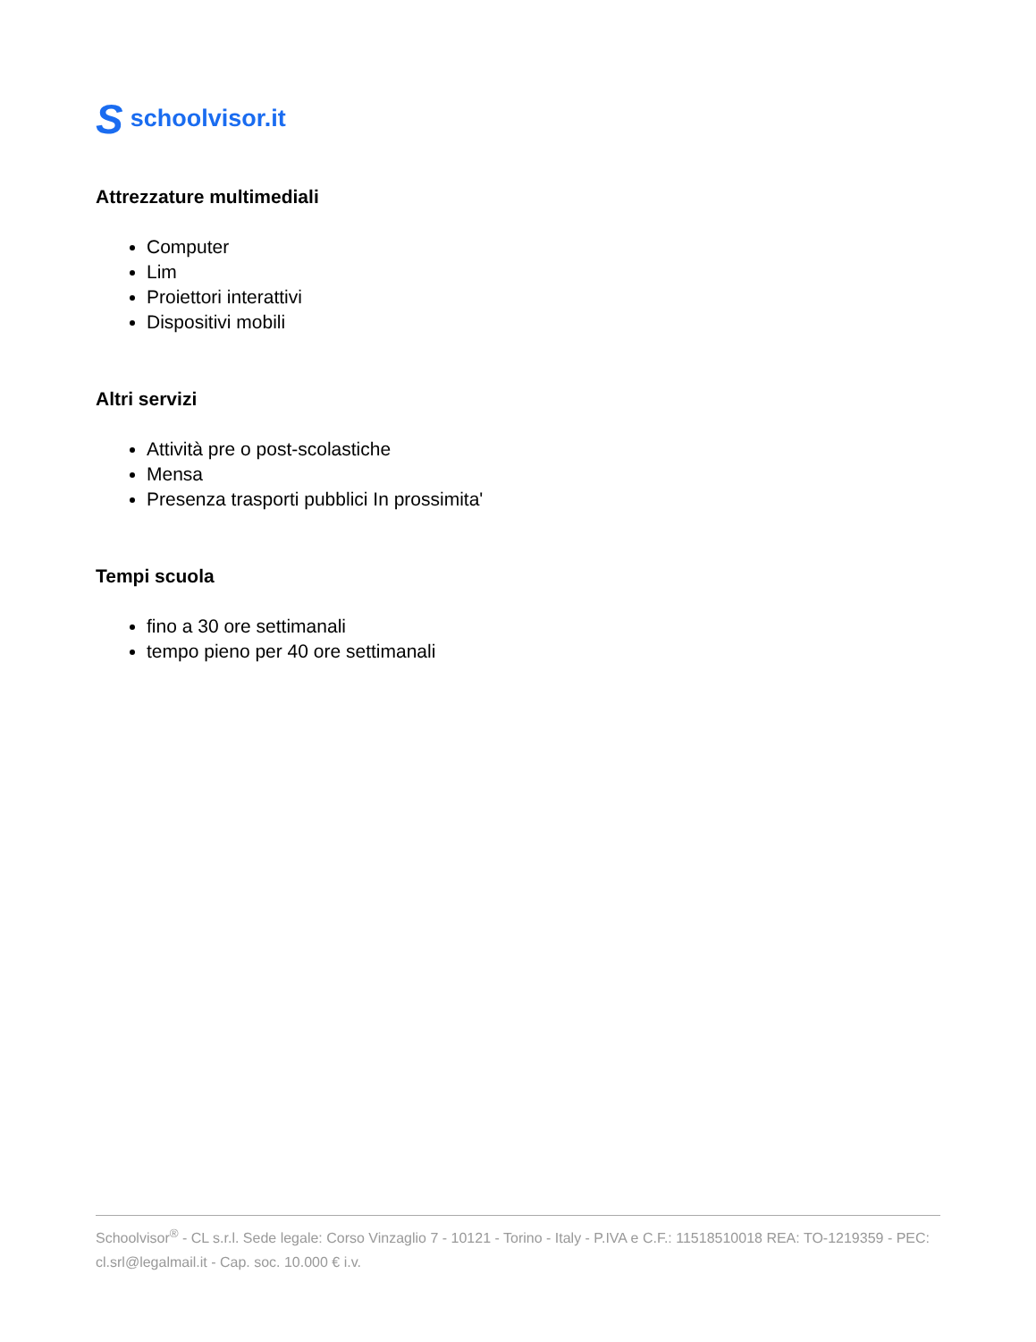Sschoolvisor.it
Attrezzature multimediali
Computer
Lim
Proiettori interattivi
Dispositivi mobili
Altri servizi
Attività pre o post-scolastiche
Mensa
Presenza trasporti pubblici In prossimita'
Tempi scuola
fino a 30 ore settimanali
tempo pieno per 40 ore settimanali
Schoolvisor<sup>®</sup> - CL s.r.l. Sede legale: Corso Vinzaglio 7 - 10121 - Torino - Italy - P.IVA e C.F.: 11518510018 REA: TO-1219359 - PEC: cl.srl@legalmail.it - Cap. soc. 10.000 € i.v.